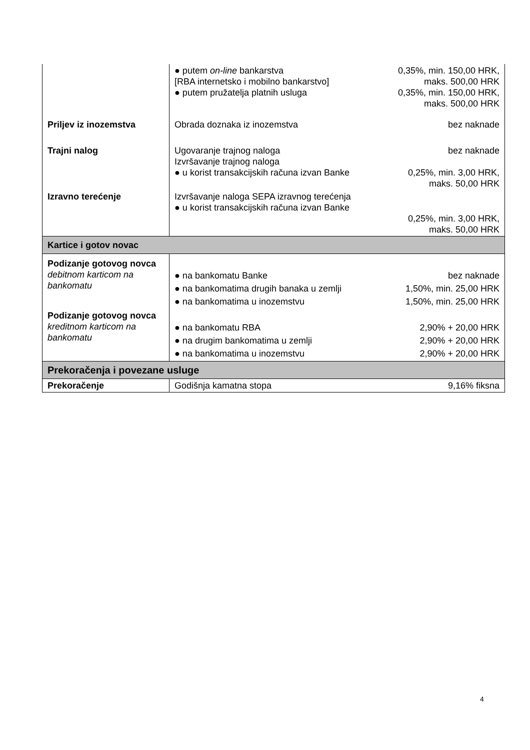| | ● putem on-line bankarstva [RBA internetsko i mobilno bankarstvo] ● putem pružatelja platnih usluga | 0,35%, min. 150,00 HRK, maks. 500,00 HRK 0,35%, min. 150,00 HRK, maks. 500,00 HRK |
| Priljev iz inozemstva | Obrada doznaka iz inozemstva | bez naknade |
| Trajni nalog | Ugovaranje trajnog naloga Izvršavanje trajnog naloga ● u korist transakcijskih računa izvan Banke | bez naknade 0,25%, min. 3,00 HRK, maks. 50,00 HRK |
| Izravno terećenje | Izvršavanje naloga SEPA izravnog terećenja ● u korist transakcijskih računa izvan Banke | 0,25%, min. 3,00 HRK, maks. 50,00 HRK |
| Kartice i gotov novac | | |
| Podizanje gotovog novca debitnom karticom na bankomatu | ● na bankomatu Banke ● na bankomatima drugih banaka u zemlji ● na bankomatima u inozemstvu | bez naknade 1,50%, min. 25,00 HRK 1,50%, min. 25,00 HRK |
| Podizanje gotovog novca kreditnom karticom na bankomatu | ● na bankomatu RBA ● na drugim bankomatima u zemlji ● na bankomatima u inozemstvu | 2,90% + 20,00 HRK 2,90% + 20,00 HRK 2,90% + 20,00 HRK |
| Prekoračenja i povezane usluge | | |
| Prekoračenje | Godišnja kamatna stopa | 9,16% fiksna |
4